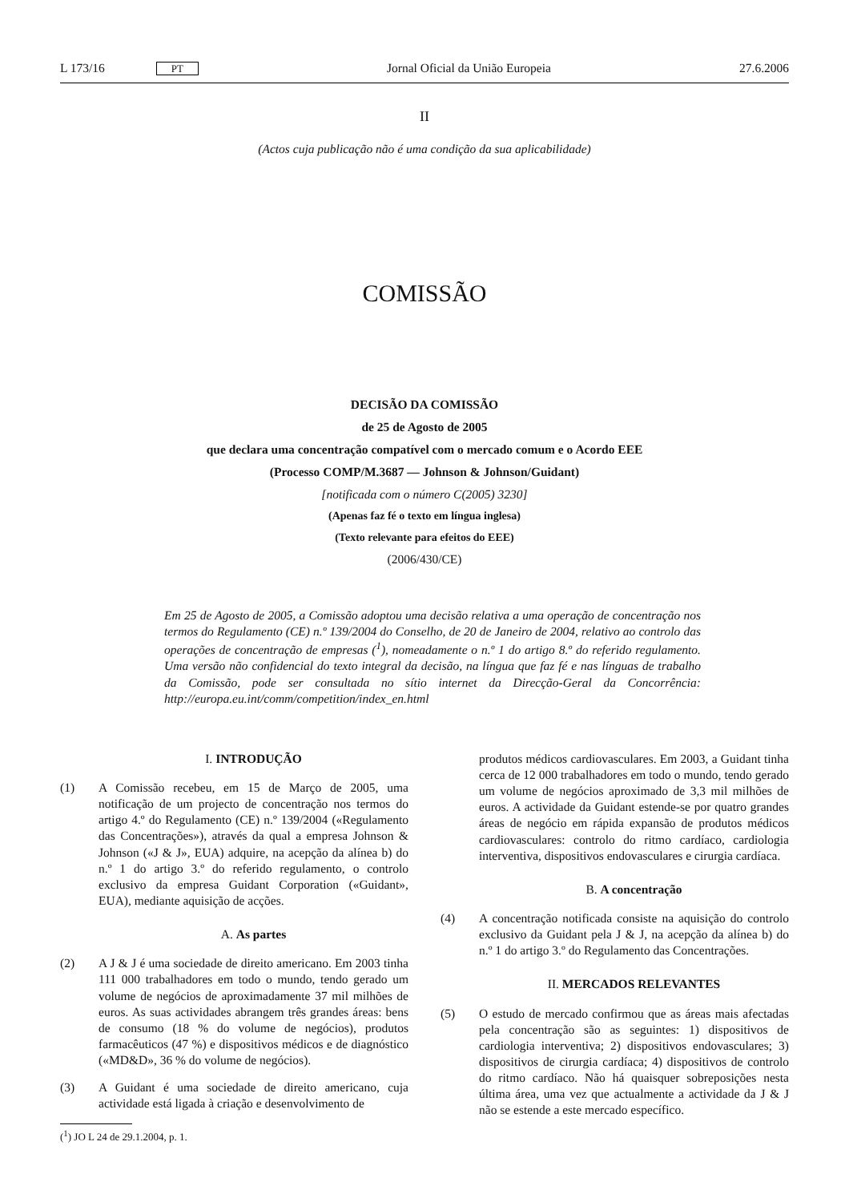L 173/16 PT Jornal Oficial da União Europeia 27.6.2006
II
(Actos cuja publicação não é uma condição da sua aplicabilidade)
COMISSÃO
DECISÃO DA COMISSÃO
de 25 de Agosto de 2005
que declara uma concentração compatível com o mercado comum e o Acordo EEE
(Processo COMP/M.3687 — Johnson & Johnson/Guidant)
[notificada com o número C(2005) 3230]
(Apenas faz fé o texto em língua inglesa)
(Texto relevante para efeitos do EEE)
(2006/430/CE)
Em 25 de Agosto de 2005, a Comissão adoptou uma decisão relativa a uma operação de concentração nos termos do Regulamento (CE) n.º 139/2004 do Conselho, de 20 de Janeiro de 2004, relativo ao controlo das operações de concentração de empresas (<sup>1</sup>), nomeadamente o n.º 1 do artigo 8.º do referido regulamento. Uma versão não confidencial do texto integral da decisão, na língua que faz fé e nas línguas de trabalho da Comissão, pode ser consultada no sítio internet da Direcção-Geral da Concorrência: http://europa.eu.int/comm/competition/index_en.html
I. INTRODUÇÃO
(1) A Comissão recebeu, em 15 de Março de 2005, uma notificação de um projecto de concentração nos termos do artigo 4.º do Regulamento (CE) n.º 139/2004 («Regulamento das Concentrações»), através da qual a empresa Johnson & Johnson («J & J», EUA) adquire, na acepção da alínea b) do n.º 1 do artigo 3.º do referido regulamento, o controlo exclusivo da empresa Guidant Corporation («Guidant», EUA), mediante aquisição de acções.
A. As partes
(2) A J & J é uma sociedade de direito americano. Em 2003 tinha 111 000 trabalhadores em todo o mundo, tendo gerado um volume de negócios de aproximadamente 37 mil milhões de euros. As suas actividades abrangem três grandes áreas: bens de consumo (18 % do volume de negócios), produtos farmacêuticos (47 %) e dispositivos médicos e de diagnóstico («MD&D», 36 % do volume de negócios).
(3) A Guidant é uma sociedade de direito americano, cuja actividade está ligada à criação e desenvolvimento de
(<sup>1</sup>) JO L 24 de 29.1.2004, p. 1.
produtos médicos cardiovasculares. Em 2003, a Guidant tinha cerca de 12 000 trabalhadores em todo o mundo, tendo gerado um volume de negócios aproximado de 3,3 mil milhões de euros. A actividade da Guidant estende-se por quatro grandes áreas de negócio em rápida expansão de produtos médicos cardiovasculares: controlo do ritmo cardíaco, cardiologia interventiva, dispositivos endovasculares e cirurgia cardíaca.
B. A concentração
(4) A concentração notificada consiste na aquisição do controlo exclusivo da Guidant pela J & J, na acepção da alínea b) do n.º 1 do artigo 3.º do Regulamento das Concentrações.
II. MERCADOS RELEVANTES
(5) O estudo de mercado confirmou que as áreas mais afectadas pela concentração são as seguintes: 1) dispositivos de cardiologia interventiva; 2) dispositivos endovasculares; 3) dispositivos de cirurgia cardíaca; 4) dispositivos de controlo do ritmo cardíaco. Não há quaisquer sobreposições nesta última área, uma vez que actualmente a actividade da J & J não se estende a este mercado específico.